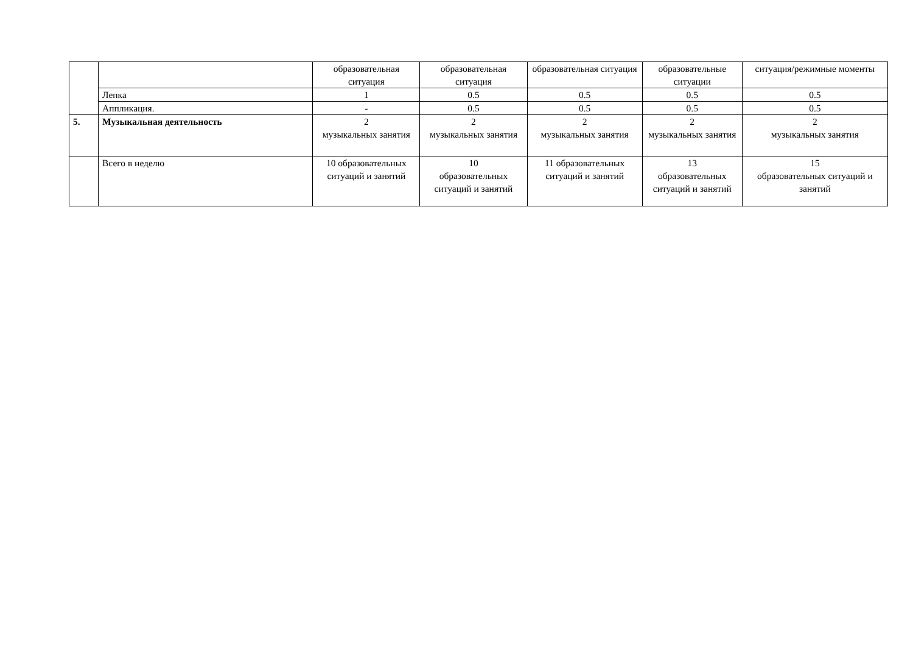| | | образовательная ситуация | образовательная ситуация | образовательная ситуация | образовательные ситуации | ситуация/режимные моменты |
| | Лепка | 1 | 0.5 | 0.5 | 0.5 | 0.5 |
| | Аппликация. | - | 0.5 | 0.5 | 0.5 | 0.5 |
| 5. | Музыкальная деятельность | 2 музыкальных занятия | 2 музыкальных занятия | 2 музыкальных занятия | 2 музыкальных занятия | 2 музыкальных занятия |
| | Всего в неделю | 10 образовательных ситуаций и занятий | 10 образовательных ситуаций и занятий | 11 образовательных ситуаций и занятий | 13 образовательных ситуаций и занятий | 15 образовательных ситуаций и занятий |